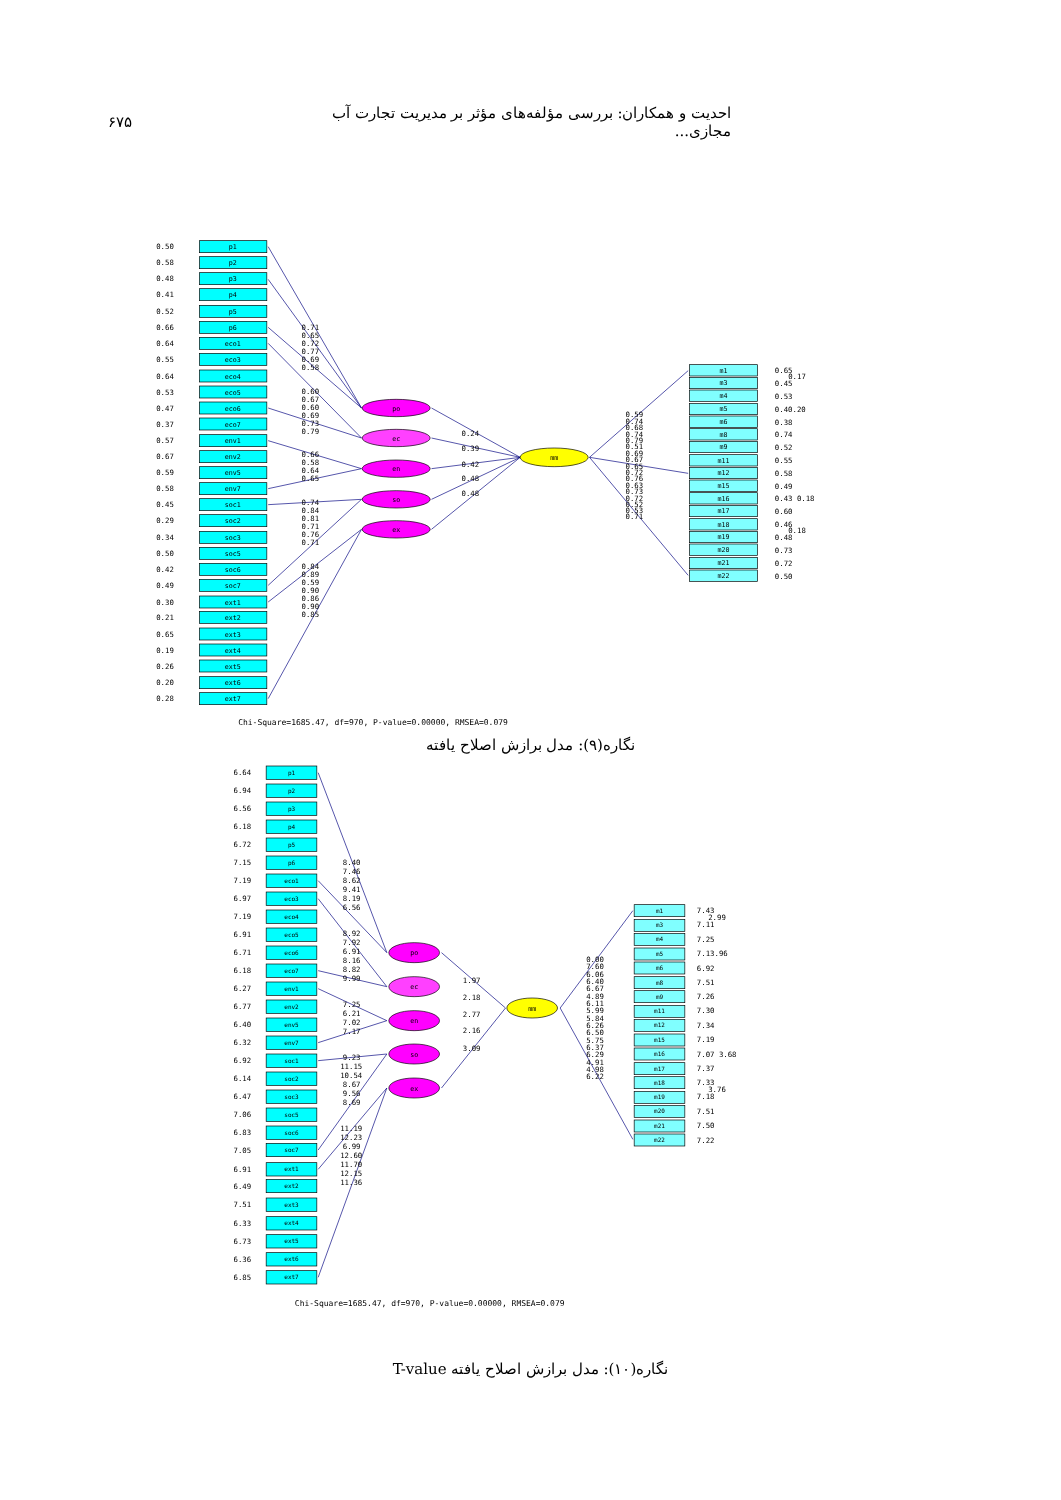۶۷۵ احدیت و همکاران: بررسی مؤلفه‌های مؤثر بر مدیریت تجارت آب مجازی...
p1
p2
p3
p4
p5
p6
eco1
eco3
eco4
eco5
eco6
eco7
env1
env2
env5
env7
soc1
soc2
soc3
soc5
soc6
soc7
ext1
ext2
ext3
ext4
ext5
ext6
ext7
po
ec
en
so
ex
mm
m1
m3
m4
m5
m6
m8
m9
m11
m12
m15
m16
m17
m18
m19
m20
m21
m22
0.50
0.58
0.48
0.41
0.52
0.66
0.64
0.55
0.64
0.53
0.47
0.37
0.57
0.67
0.59
0.58
0.45
0.29
0.34
0.50
0.42
0.49
0.30
0.21
0.65
0.19
0.26
0.20
0.28
0.71
0.65
0.72
0.77
0.69
0.58
0.60
0.67
0.60
0.69
0.73
0.79
0.66
0.58
0.64
0.65
0.74
0.84
0.81
0.71
0.76
0.71
0.84
0.89
0.59
0.90
0.86
0.90
0.85
0.24
0.39
0.42
0.48
0.48
0.59
0.74
0.68
0.74
0.79
0.51
0.69
0.67
0.65
0.72
0.76
0.63
0.73
0.72
0.52
0.53
0.71
0.65
0.17
0.45
0.53
0.40.20
0.38
0.74
0.52
0.55
0.58
0.49
0.43 0.18
0.60
0.46
0.18
0.48
0.73
0.72
0.50
Chi-Square=1685.47, df=970, P-value=0.00000, RMSEA=0.079
نگاره(۹): مدل برازش اصلاح یافته
po
ec
en
so
ex
mm
6.64
6.94
6.56
6.18
6.72
7.15
7.19
6.97
7.19
6.91
6.71
6.18
6.27
6.77
6.40
6.32
6.92
6.14
6.47
7.06
6.83
7.05
6.91
6.49
7.51
6.33
6.73
6.36
6.85
8.40
7.46
8.62
9.41
8.19
6.56
8.92
7.92
6.91
8.16
8.82
9.99
7.25
6.21
7.02
7.17
9.23
11.15
10.54
8.67
9.56
8.69
11.19
12.23
6.99
12.60
11.70
12.15
11.36
1.97
2.18
2.77
2.16
3.09
0.00
7.60
6.06
6.40
6.67
4.89
6.11
5.99
5.84
6.26
6.50
5.75
6.37
6.29
4.91
4.98
6.22
7.43
2.99
7.11
7.25
7.13.96
6.92
7.51
7.26
7.30
7.34
7.19
7.07 3.68
7.37
7.33
3.76
7.18
7.51
7.50
7.22
Chi-Square=1685.47, df=970, P-value=0.00000, RMSEA=0.079
p1
p2
p3
p4
p5
p6
eco1
eco3
eco4
eco5
eco6
eco7
env1
env2
env5
env7
soc1
soc2
soc3
soc5
soc6
soc7
ext1
ext2
ext3
ext4
ext5
ext6
ext7
m1
m3
m4
m5
m6
m8
m9
m11
m12
m15
m16
m17
m18
m19
m20
m21
m22
نگاره(۱۰): مدل برازش اصلاح یافته T-value